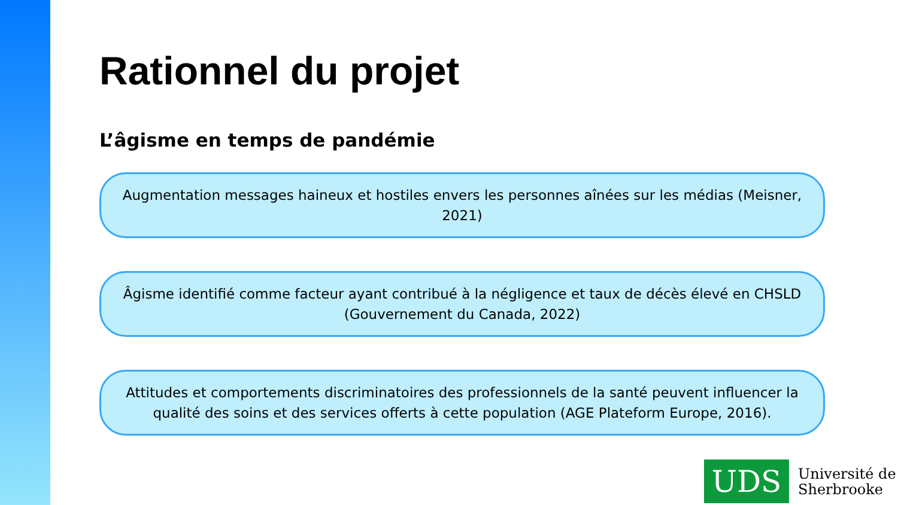Rationnel du projet
L’âgisme en temps de pandémie
Augmentation messages haineux et hostiles envers les personnes aînées sur les médias (Meisner, 2021)
Âgisme identifié comme facteur ayant contribué à la négligence et taux de décès élevé en CHSLD
(Gouvernement du Canada, 2022)
Attitudes et comportements discriminatoires des professionnels de la santé peuvent influencer la qualité des soins et des services offerts à cette population (AGE Plateform Europe, 2016).
UDS
Université de
Sherbrooke